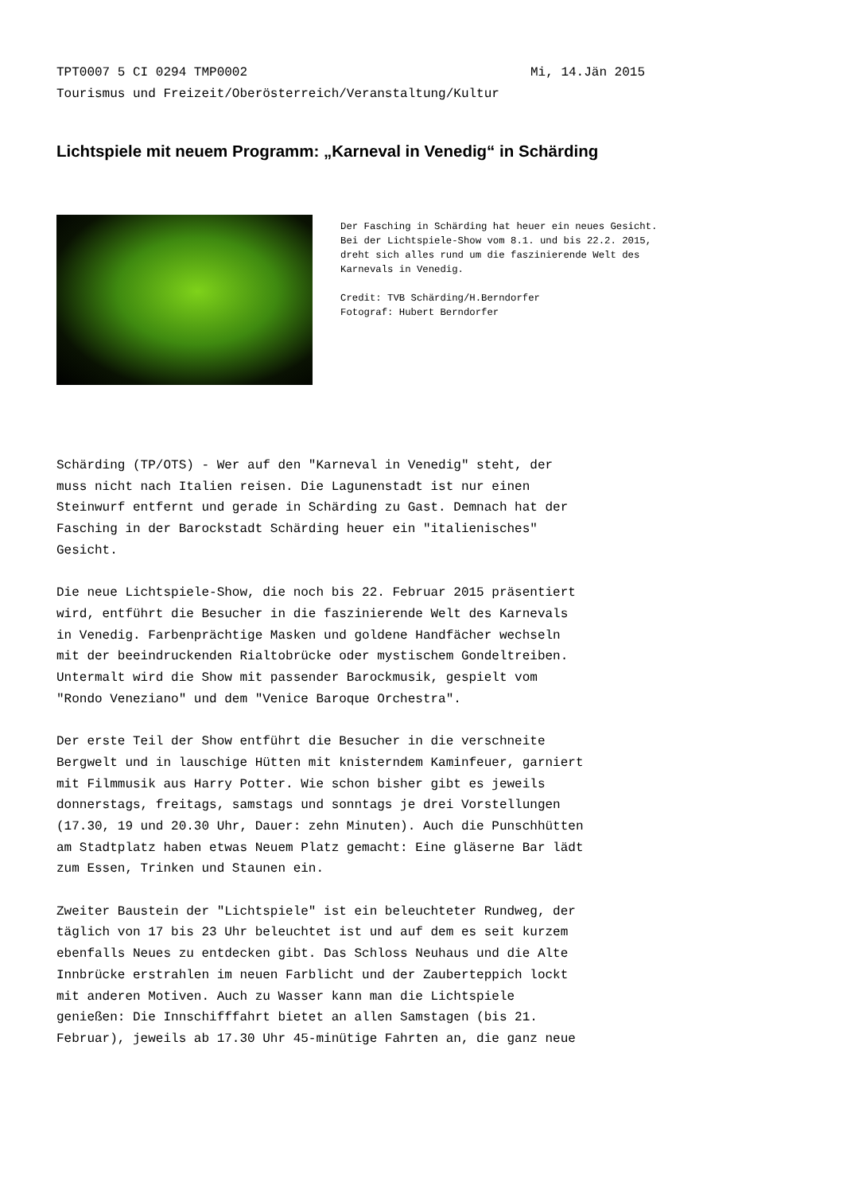TPT0007 5 CI 0294 TMP0002 Mi, 14.Jän 2015
Tourismus und Freizeit/Oberösterreich/Veranstaltung/Kultur
Lichtspiele mit neuem Programm: „Karneval in Venedig“ in Schärding
Der Fasching in Schärding hat heuer ein neues Gesicht. Bei der Lichtspiele-Show vom 8.1. und bis 22.2. 2015, dreht sich alles rund um die faszinierende Welt des Karnevals in Venedig. Credit: TVB Schärding/H.Berndorfer Fotograf: Hubert Berndorfer
Schärding (TP/OTS) - Wer auf den "Karneval in Venedig" steht, der muss nicht nach Italien reisen. Die Lagunenstadt ist nur einen Steinwurf entfernt und gerade in Schärding zu Gast. Demnach hat der Fasching in der Barockstadt Schärding heuer ein "italienisches" Gesicht. Die neue Lichtspiele-Show, die noch bis 22. Februar 2015 präsentiert wird, entführt die Besucher in die faszinierende Welt des Karnevals in Venedig. Farbenprächtige Masken und goldene Handfächer wechseln mit der beeindruckenden Rialtobrücke oder mystischem Gondeltreiben. Untermalt wird die Show mit passender Barockmusik, gespielt vom "Rondo Veneziano" und dem "Venice Baroque Orchestra". Der erste Teil der Show entführt die Besucher in die verschneite Bergwelt und in lauschige Hütten mit knisterndem Kaminfeuer, garniert mit Filmmusik aus Harry Potter. Wie schon bisher gibt es jeweils donnerstags, freitags, samstags und sonntags je drei Vorstellungen (17.30, 19 und 20.30 Uhr, Dauer: zehn Minuten). Auch die Punschhütten am Stadtplatz haben etwas Neuem Platz gemacht: Eine gläserne Bar lädt zum Essen, Trinken und Staunen ein. Zweiter Baustein der "Lichtspiele" ist ein beleuchteter Rundweg, der täglich von 17 bis 23 Uhr beleuchtet ist und auf dem es seit kurzem ebenfalls Neues zu entdecken gibt. Das Schloss Neuhaus und die Alte Innbrücke erstrahlen im neuen Farblicht und der Zauberteppich lockt mit anderen Motiven. Auch zu Wasser kann man die Lichtspiele genießen: Die Innschifffahrt bietet an allen Samstagen (bis 21. Februar), jeweils ab 17.30 Uhr 45-minütige Fahrten an, die ganz neue